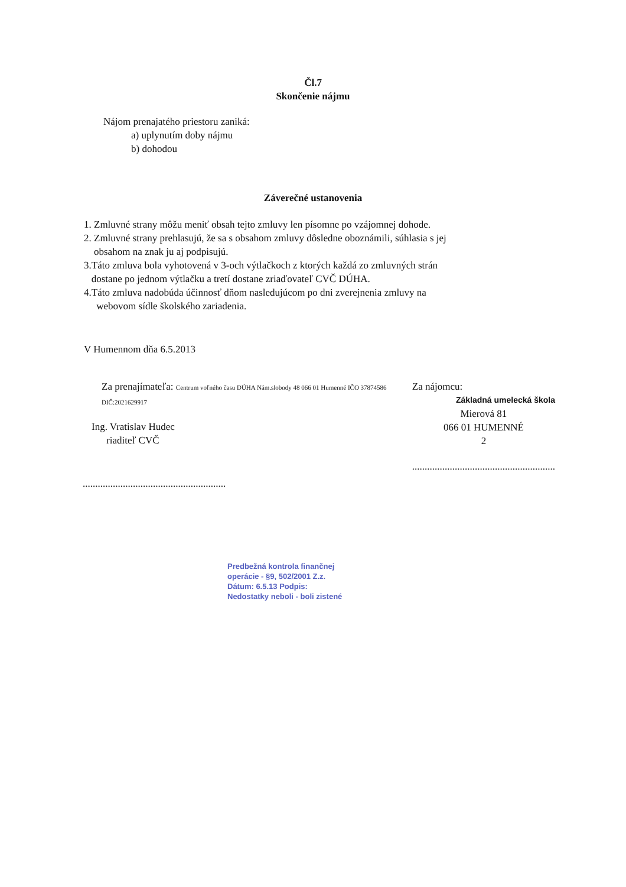Čl.7
Skončenie nájmu
Nájom prenajatého priestoru zaniká:
a) uplynutím doby nájmu
b) dohodou
Záverečné ustanovenia
1. Zmluvné strany môžu meniť obsah tejto zmluvy len písomne po vzájomnej dohode.
2. Zmluvné strany prehlasujú, že sa s obsahom zmluvy dôsledne oboznámili, súhlasia s jej
obsahom na znak ju aj podpisujú.
3.Táto zmluva bola vyhotovená v 3-och výtlačkoch z ktorých každá zo zmluvných strán
dostane po jednom výtlačku a tretí dostane zriaďovateľ CVČ DÚHA.
4.Táto zmluva nadobúda účinnosť dňom nasledujúcom po dni zverejnenia zmluvy na
webovom sídle školského zariadenia.
V Humennom dňa 6.5.2013
Za prenajímateľa: Centrum voľného času DÚHA Nám.slobody 48 066 01 Humenné IČO 37874586 DIČ:2021629917
Ing. Vratislav Hudec
riaditeľ CVČ
.........................................................
Za nájomcu:
Základná umelecká škola
Mierová 81
066 01 HUMENNÉ
2
.........................................................
Predbežná kontrola finančnej
operácie - §9, 502/2001 Z.z.
Dátum: 6.5.13 Podpis:
Nedostatky neboli - boli zistené